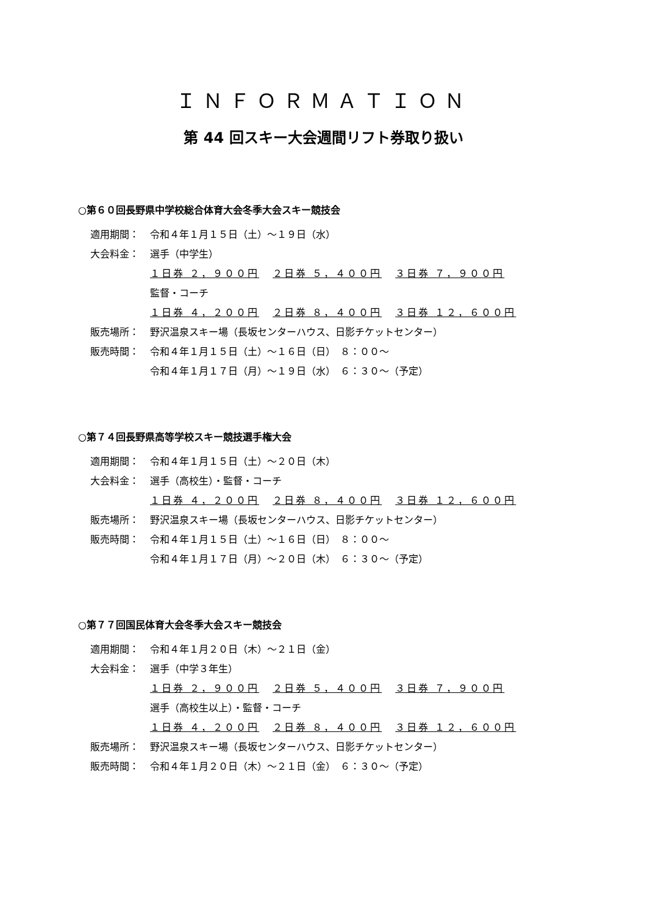ＩＮＦＯＲＭＡＴＩＯＮ
第 44 回スキー大会週間リフト券取り扱い
○第６０回長野県中学校総合体育大会冬季大会スキー競技会
適用期間： 令和４年１月１５日（土）～１９日（水）
大会料金： 選手（中学生）
１日券 ２，９００円 ２日券 ５，４００円 ３日券 ７，９００円
監督・コーチ
１日券 ４，２００円 ２日券 ８，４００円 ３日券 １２，６００円
販売場所： 野沢温泉スキー場（長坂センターハウス、日影チケットセンター）
販売時間： 令和４年１月１５日（土）～１６日（日）　８：００～
令和４年１月１７日（月）～１９日（水）　６：３０～（予定）
○第７４回長野県高等学校スキー競技選手権大会
適用期間： 令和４年１月１５日（土）～２０日（木）
大会料金： 選手（高校生）・監督・コーチ
１日券 ４，２００円 ２日券 ８，４００円 ３日券 １２，６００円
販売場所： 野沢温泉スキー場（長坂センターハウス、日影チケットセンター）
販売時間： 令和４年１月１５日（土）～１６日（日）　８：００～
令和４年１月１７日（月）～２０日（木）　６：３０～（予定）
○第７７回国民体育大会冬季大会スキー競技会
適用期間： 令和４年１月２０日（木）～２１日（金）
大会料金： 選手（中学３年生）
１日券 ２，９００円 ２日券 ５，４００円 ３日券 ７，９００円
選手（高校生以上）・監督・コーチ
１日券 ４，２００円 ２日券 ８，４００円 ３日券 １２，６００円
販売場所： 野沢温泉スキー場（長坂センターハウス、日影チケットセンター）
販売時間： 令和４年１月２０日（木）～２１日（金）　６：３０～（予定）